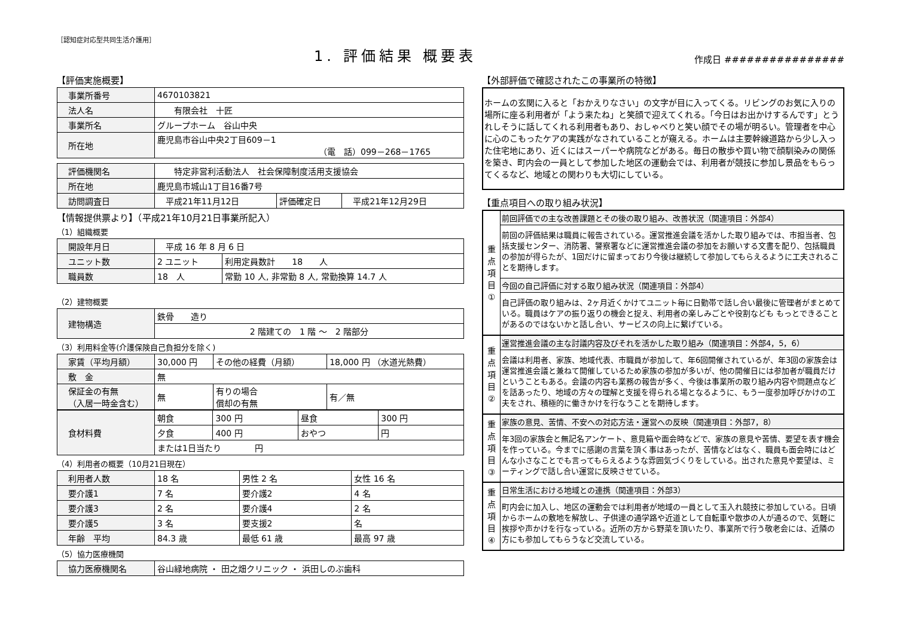［認知症対応型共同生活介護用］
1. 評価結果 概要表
作成日 ################
【評価実施概要】
| 事業所番号 | 4670103821 |
| 法人名 | 有限会社 十匠 |
| 事業所名 | グループホーム 谷山中央 |
| 所在地 | 鹿児島市谷山中央2丁目609－1 （電 話）099－268－1765 |
| 評価機関名 | 特定非営利活動法人 社会保障制度活用支援協会 | | |
| 所在地 | 鹿児島市城山1丁目16番7号 | | |
| 訪問調査日 | 平成21年11月12日 | 評価確定日 | 平成21年12月29日 |
【情報提供票より】（平成21年10月21日事業所記入）
（1）組織概要
| 開設年月日 | 平成 16 年 8 月 6 日 | |
| ユニット数 | 2 ユニット | 利用定員数計 18 人 |
| 職員数 | 18 人 | 常勤 10 人, 非常勤 8 人, 常勤換算 14.7 人 |
（2）建物概要
| 建物構造 | 鉄骨 造り |
| | 2 階建ての 1 階 ～ 2 階部分 |
（3）利用料金等(介護保険自己負担分を除く)
| 家賃（平均月額） | 30,000 円 | その他の経費（月額） | 18,000 円 （水道光熱費） |
| 敷 金 | 無 | | |
| 保証金の有無 （入居一時金含む） | 無 | 有りの場合 償却の有無 | 有／無 |
| 食材料費 | 朝食 | 300 円 | 昼食 | 300 円 |
| | 夕食 | 400 円 | おやつ | 円 |
| | または1日当たり 円 | | | |
（4）利用者の概要（10月21日現在）
| 利用者人数 | 18 名 | 男性 2 名 | 女性 16 名 |
| 要介護1 | 7 名 | 要介護2 | 4 名 |
| 要介護3 | 2 名 | 要介護4 | 2 名 |
| 要介護5 | 3 名 | 要支援2 | 名 |
| 年齢 平均 | 84.3 歳 | 最低 61 歳 | 最高 97 歳 |
（5）協力医療機関
| 協力医療機関名 | 谷山緑地病院 ・ 田之畑クリニック ・ 浜田しのぶ歯科 |
【外部評価で確認されたこの事業所の特徴】
ホームの玄関に入ると「おかえりなさい」の文字が目に入ってくる。リビングのお気に入りの場所に座る利用者が「よう来たね」と笑顔で迎えてくれる。「今日はお出かけするんです」とうれしそうに話してくれる利用者もあり、おしゃべりと笑い顔でその場が明るい。管理者を中心に心のこもったケアの実践がなされていることが窺える。ホームは主要幹線道路から少し入った住宅地にあり、近くにはスーパーや病院などがある。毎日の散歩や買い物で顔馴染みの関係を築き、町内会の一員として参加した地区の運動会では、利用者が競技に参加し景品をもらってくるなど、地域との関わりも大切にしている。
【重点項目への取り組み状況】
重
点
項
目
①
前回評価での主な改善課題とその後の取り組み、改善状況（関連項目：外部4）
前回の評価結果は職員に報告されている。運営推進会議を活かした取り組みでは、市担当者、包括支援センター、消防署、警察署などに運営推進会議の参加をお願いする文書を配り、包括職員の参加が得らたが、1回だけに留まっており今後は継続して参加してもらえるように工夫されることを期待します。
今回の自己評価に対する取り組み状況（関連項目：外部4）
自己評価の取り組みは、2ヶ月近くかけてユニット毎に日勤帯で話し合い最後に管理者がまとめている。職員はケアの振り返りの機会と捉え、利用者の楽しみごとや役割なども もっとできることがあるのではないかと話し合い、サービスの向上に繋げている。
重
点
項
目
②
運営推進会議の主な討議内容及びそれを活かした取り組み（関連項目：外部4，5，6）
会議は利用者、家族、地域代表、市職員が参加して、年6回開催されているが、年3回の家族会は運営推進会議と兼ねて開催しているため家族の参加が多いが、他の開催日には参加者が職員だけということもある。会議の内容も業務の報告が多く、今後は事業所の取り組み内容や問題点などを話あったり、地域の方々の理解と支援を得られる場となるように、もう一度参加呼びかけの工夫をされ、積極的に働きかけを行なうことを期待します。
重
点
項
目
③
家族の意見、苦情、不安への対応方法・運営への反映（関連項目：外部7，8）
年3回の家族会と無記名アンケート、意見箱や面会時などで、家族の意見や苦情、要望を表す機会を作っている。今までに感謝の言葉を頂く事はあったが、苦情などはなく、職員も面会時にはどんな小さなことでも言ってもらえるような雰囲気づくりをしている。出された意見や要望は、ミーティングで話し合い運営に反映させている。
重
点
項
目
④
日常生活における地域との連携（関連項目：外部3）
町内会に加入し、地区の運動会では利用者が地域の一員として玉入れ競技に参加している。日頃からホームの敷地を解放し、子供達の通学路や近道として自転車や散歩の人が通るので、気軽に挨拶や声かけを行なっている。近所の方から野菜を頂いたり、事業所で行う敬老会には、近隣の方にも参加してもらうなど交流している。